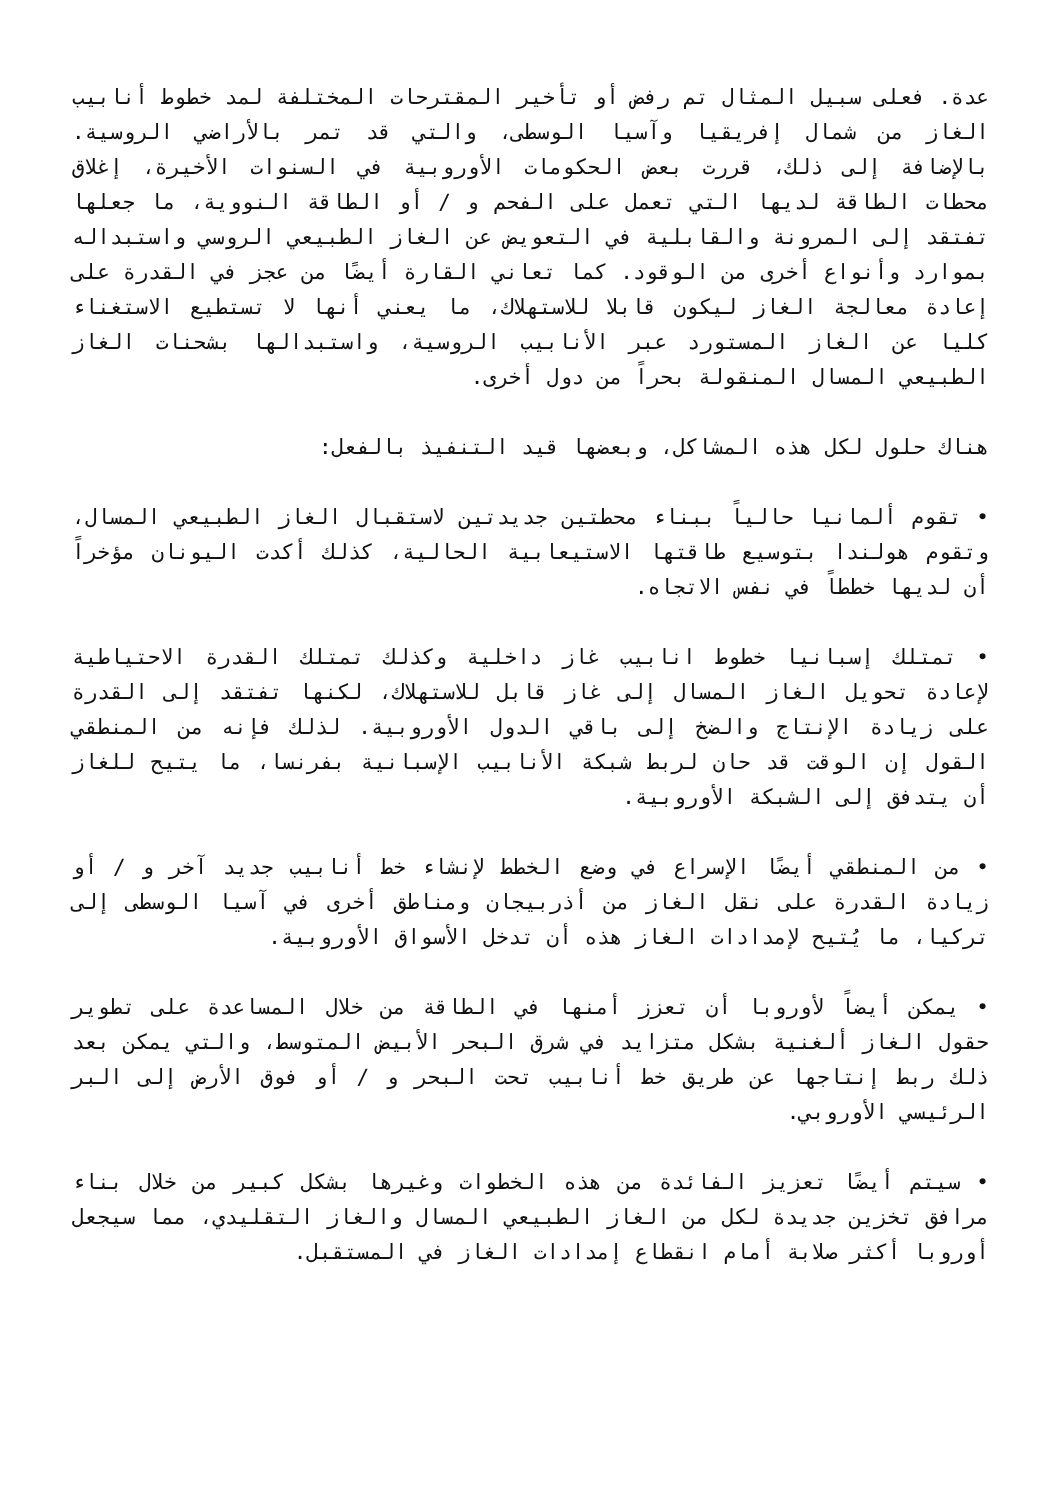عدة. فعلى سبيل المثال تم رفض أو تأخير المقترحات المختلفة لمد خطوط أنابيب الغاز من شمال إفريقيا وآسيا الوسطى، والتي قد تمر بالأراضي الروسية. بالإضافة إلى ذلك، قررت بعض الحكومات الأوروبية في السنوات الأخيرة، إغلاق محطات الطاقة لديها التي تعمل على الفحم و / أو الطاقة النووية، ما جعلها تفتقد إلى المرونة والقابلية في التعويض عن الغاز الطبيعي الروسي واستبداله بموارد وأنواع أخرى من الوقود. كما تعاني القارة أيضًا من عجز في القدرة على إعادة معالجة الغاز ليكون قابلا للاستهلاك، ما يعني أنها لا تستطيع الاستغناء كليا عن الغاز المستورد عبر الأنابيب الروسية، واستبدالها بشحنات الغاز الطبيعي المسال المنقولة بحراً من دول أخرى.
هناك حلول لكل هذه المشاكل، وبعضها قيد التنفيذ بالفعل:
• تقوم ألمانيا حالياً ببناء محطتين جديدتين لاستقبال الغاز الطبيعي المسال، وتقوم هولندا بتوسيع طاقتها الاستيعابية الحالية، كذلك أكدت اليونان مؤخراً أن لديها خططاً في نفس الاتجاه.
• تمتلك إسبانيا خطوط انابيب غاز داخلية وكذلك تمتلك القدرة الاحتياطية لإعادة تحويل الغاز المسال إلى غاز قابل للاستهلاك، لكنها تفتقد إلى القدرة على زيادة الإنتاج والضخ إلى باقي الدول الأوروبية. لذلك فإنه من المنطقي القول إن الوقت قد حان لربط شبكة الأنابيب الإسبانية بفرنسا، ما يتيح للغاز أن يتدفق إلى الشبكة الأوروبية.
• من المنطقي أيضًا الإسراع في وضع الخطط لإنشاء خط أنابيب جديد آخر و / أو زيادة القدرة على نقل الغاز من أذربيجان ومناطق أخرى في آسيا الوسطى إلى تركيا، ما يُتيح لإمدادات الغاز هذه أن تدخل الأسواق الأوروبية.
• يمكن أيضاً لأوروبا أن تعزز أمنها في الطاقة من خلال المساعدة على تطوير حقول الغاز ألغنية بشكل متزايد في شرق البحر الأبيض المتوسط، والتي يمكن بعد ذلك ربط إنتاجها عن طريق خط أنابيب تحت البحر و / أو فوق الأرض إلى البر الرئيسي الأوروبي.
• سيتم أيضًا تعزيز الفائدة من هذه الخطوات وغيرها بشكل كبير من خلال بناء مرافق تخزين جديدة لكل من الغاز الطبيعي المسال والغاز التقليدي، مما سيجعل أوروبا أكثر صلابة أمام انقطاع إمدادات الغاز في المستقبل.